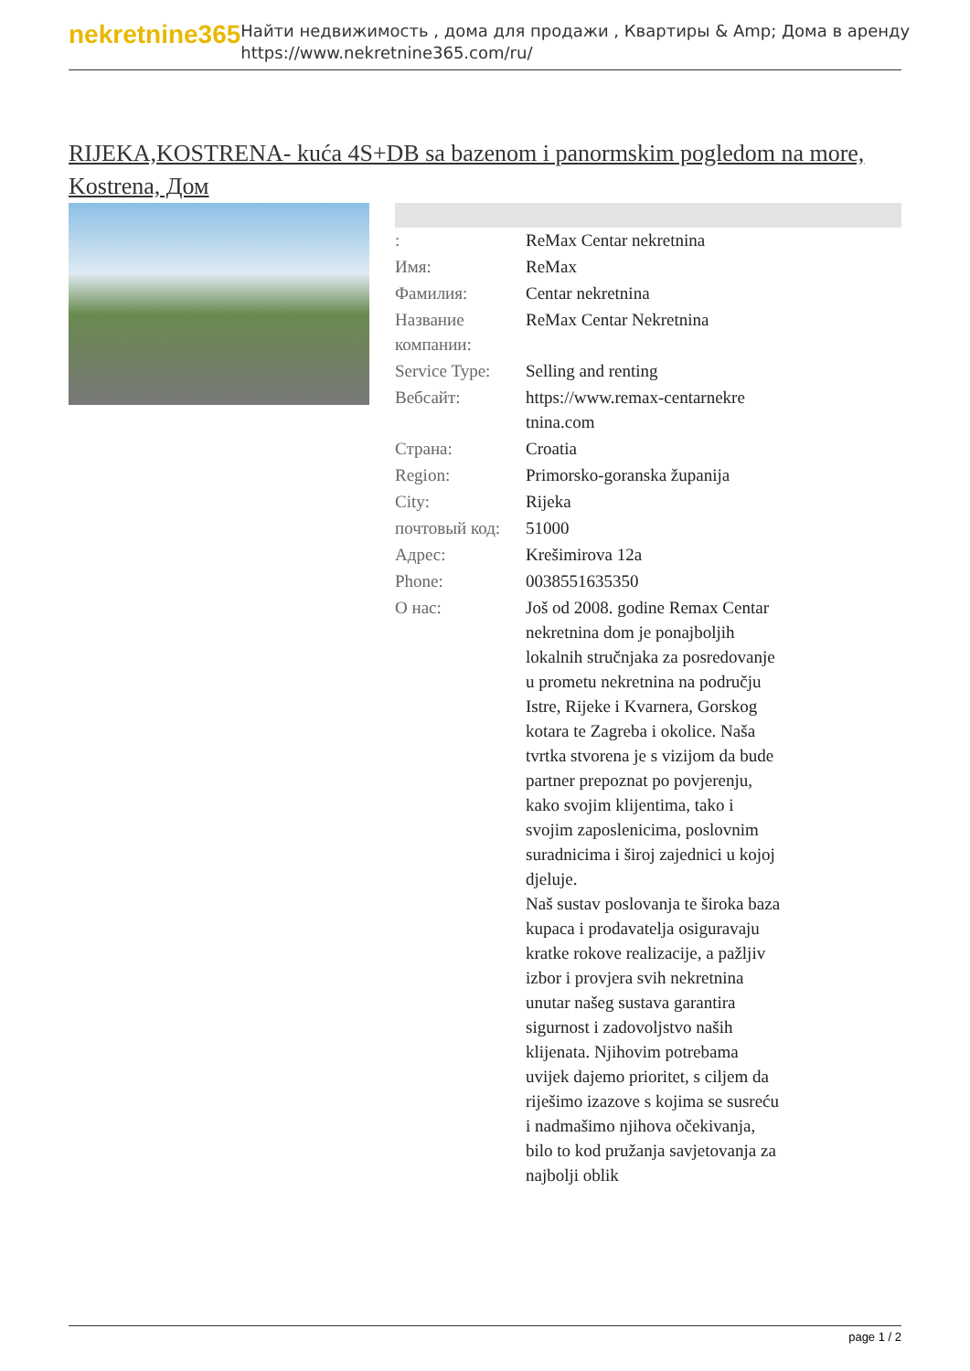nekretnine365
Найти недвижимость , дома для продажи , Квартиры & Amp; Дома в аренду
https://www.nekretnine365.com/ru/
RIJEKA,KOSTRENA- kuća 4S+DB sa bazenom i panormskim pogledom na more, Kostrena, Дом
| : | ReMax Centar nekretnina |
| Имя: | ReMax |
| Фамилия: | Centar nekretnina |
| Название компании: | ReMax Centar Nekretnina |
| Service Type: | Selling and renting |
| Вебсайт: | https://www.remax-centarnekre tnina.com |
| Страна: | Croatia |
| Region: | Primorsko-goranska županija |
| City: | Rijeka |
| почтовый код: | 51000 |
| Адрес: | Krešimirova 12a |
| Phone: | 0038551635350 |
| О нас: | Još od 2008. godine Remax Centar nekretnina dom je ponajboljih lokalnih stručnjaka za posredovanje u prometu nekretnina na području Istre, Rijeke i Kvarnera, Gorskog kotara te Zagreba i okolice. Naša tvrtka stvorena je s vizijom da bude partner prepoznat po povjerenju, kako svojim klijentima, tako i svojim zaposlenicima, poslovnim suradnicima i široj zajednici u kojoj djeluje. Naš sustav poslovanja te široka baza kupaca i prodavatelja osiguravaju kratke rokove realizacije, a pažljiv izbor i provjera svih nekretnina unutar našeg sustava garantira sigurnost i zadovoljstvo naših klijenata. Njihovim potrebama uvijek dajemo prioritet, s ciljem da riješimo izazove s kojima se susreću i nadmašimo njihova očekivanja, bilo to kod pružanja savjetovanja za najbolji oblik |
page 1 / 2